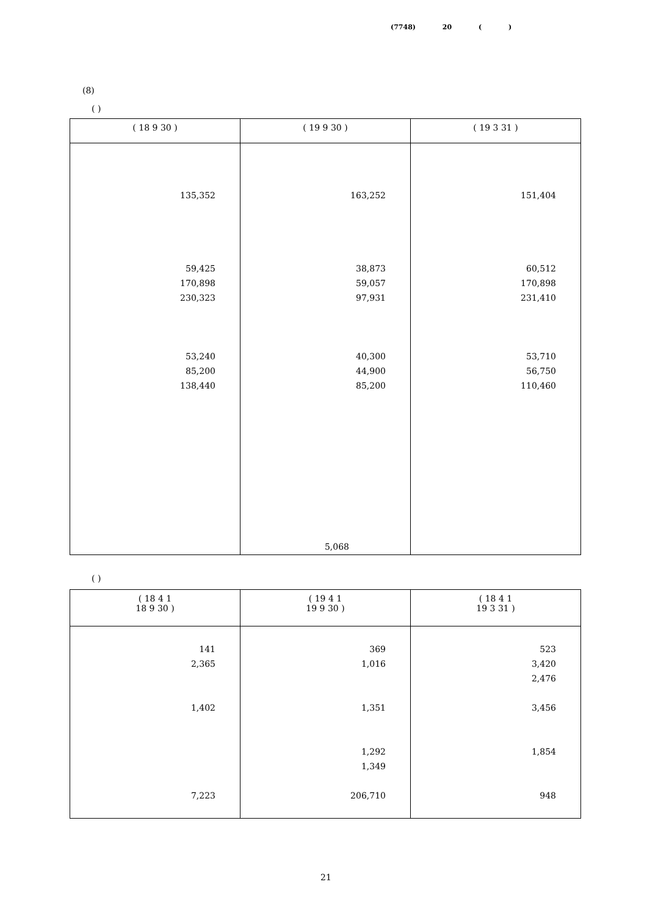(7748) 20 ( )
(8)
( )
| ( 18 9 30 ) | ( 19 9 30 ) | ( 19 3 31 ) |
| --- | --- | --- |
| 135,352 59,425 170,898 230,323 53,240 85,200 138,440 | 163,252 38,873 59,057 97,931 40,300 44,900 85,200 5,068 | 151,404 60,512 170,898 231,410 53,710 56,750 110,460 |
( )
| ( 18 4 1 18 9 30 ) | ( 19 4 1 19 9 30 ) | ( 18 4 1 19 3 31 ) |
| --- | --- | --- |
| 141 2,365 1,402 7,223 | 369 1,016 1,351 1,292 1,349 206,710 | 523 3,420 2,476 3,456 1,854 948 |
21